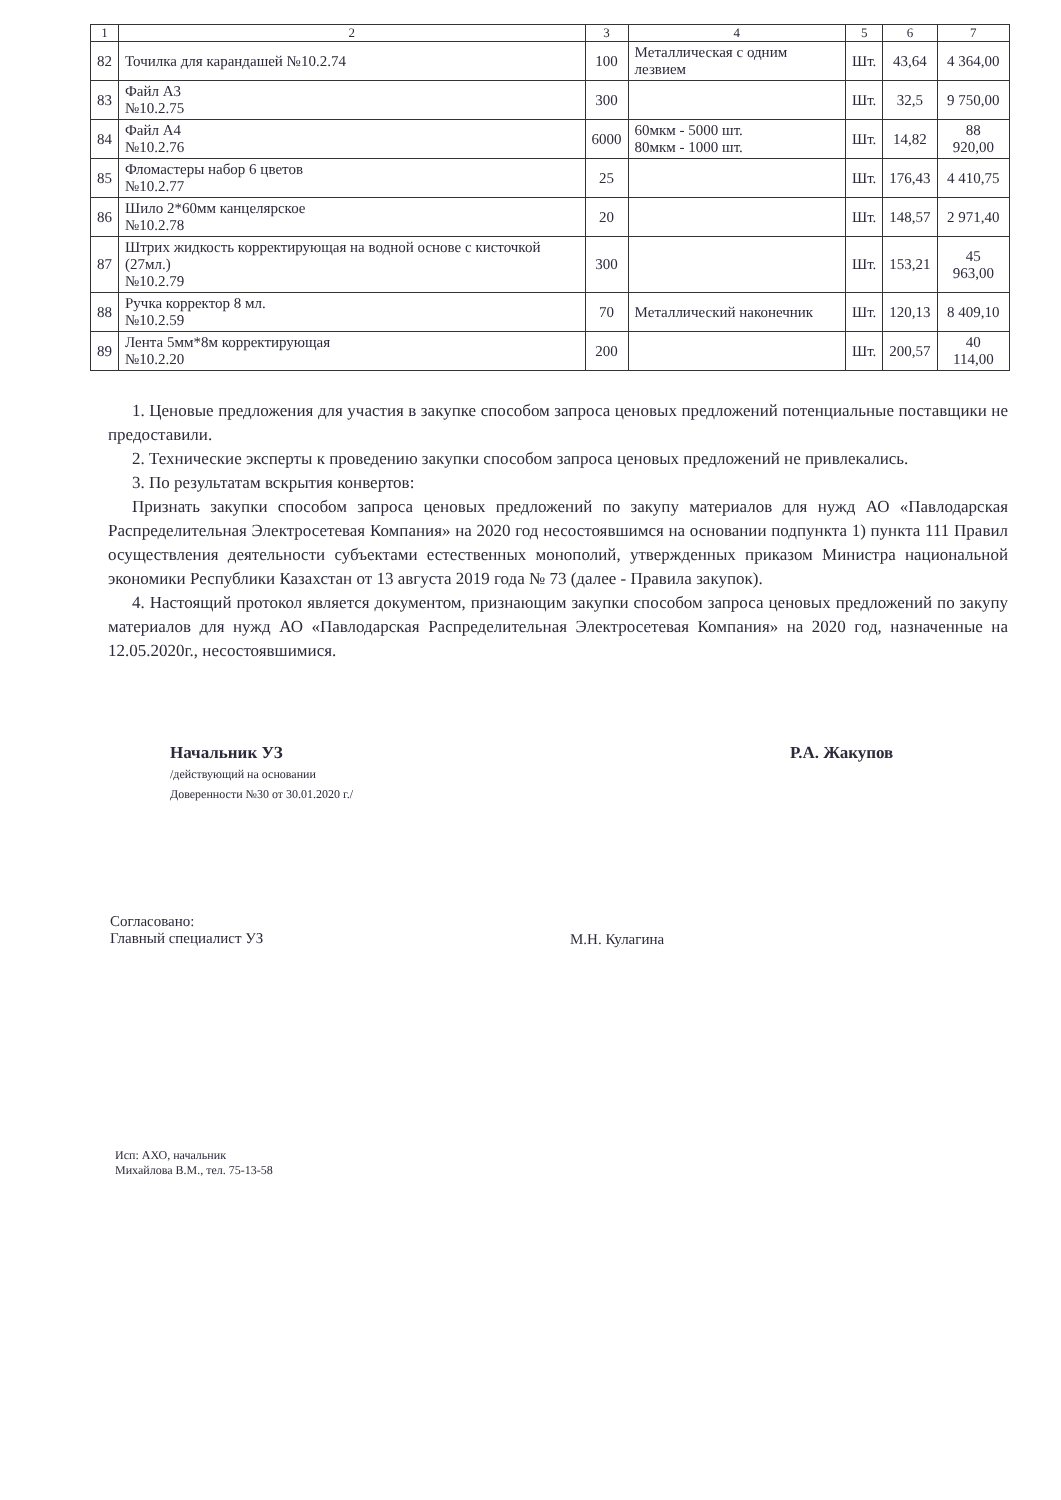| 1 | 2 | 3 | 4 | 5 | 6 | 7 |
| --- | --- | --- | --- | --- | --- | --- |
| 82 | Точилка для карандашей №10.2.74 | 100 | Металлическая с одним лезвием | Шт. | 43,64 | 4 364,00 |
| 83 | Файл А3 №10.2.75 | 300 | | Шт. | 32,5 | 9 750,00 |
| 84 | Файл А4 №10.2.76 | 6000 | 60мкм - 5000 шт. 80мкм - 1000 шт. | Шт. | 14,82 | 88 920,00 |
| 85 | Фломастеры набор 6 цветов №10.2.77 | 25 | | Шт. | 176,43 | 4 410,75 |
| 86 | Шило 2*60мм канцелярское №10.2.78 | 20 | | Шт. | 148,57 | 2 971,40 |
| 87 | Штрих жидкость корректирующая на водной основе с кисточкой (27мл.) №10.2.79 | 300 | | Шт. | 153,21 | 45 963,00 |
| 88 | Ручка корректор 8 мл. №10.2.59 | 70 | Металлический наконечник | Шт. | 120,13 | 8 409,10 |
| 89 | Лента 5мм*8м корректирующая №10.2.20 | 200 | | Шт. | 200,57 | 40 114,00 |
1. Ценовые предложения для участия в закупке способом запроса ценовых предложений потенциальные поставщики не предоставили.
2. Технические эксперты к проведению закупки способом запроса ценовых предложений не привлекались.
3. По результатам вскрытия конвертов:
Признать закупки способом запроса ценовых предложений по закупу материалов для нужд АО «Павлодарская Распределительная Электросетевая Компания» на 2020 год несостоявшимся на основании подпункта 1) пункта 111 Правил осуществления деятельности субъектами естественных монополий, утвержденных приказом Министра национальной экономики Республики Казахстан от 13 августа 2019 года № 73 (далее - Правила закупок).
4. Настоящий протокол является документом, признающим закупки способом запроса ценовых предложений по закупу материалов для нужд АО «Павлодарская Распределительная Электросетевая Компания» на 2020 год, назначенные на 12.05.2020г., несостоявшимися.
Начальник УЗ
/действующий на основании
Доверенности №30 от 30.01.2020 г./
Р.А. Жакупов
Согласовано:
Главный специалист УЗ
М.Н. Кулагина
Исп: АХО, начальник
Михайлова В.М., тел. 75-13-58